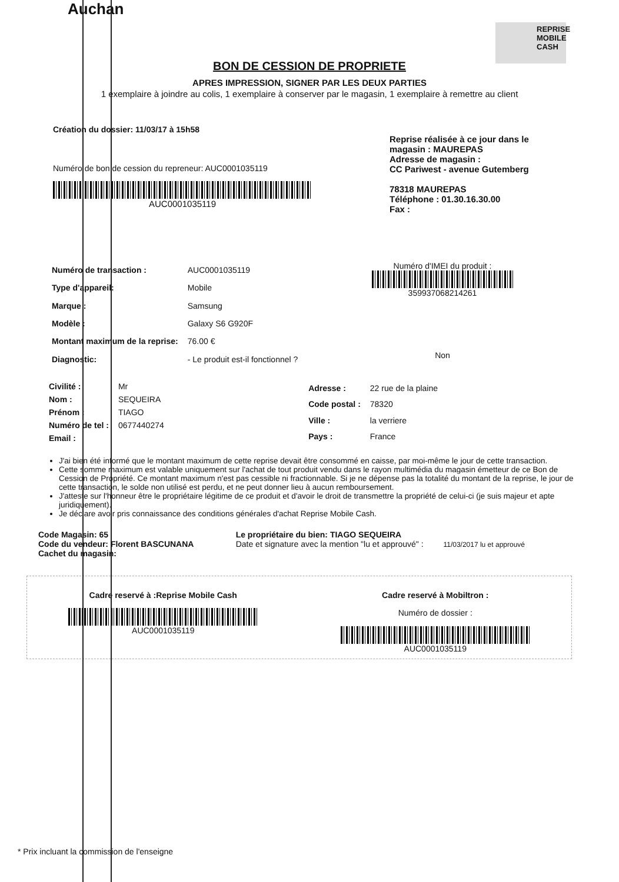Auchan
REPRISE MOBILE CASH
BON DE CESSION DE PROPRIETE
APRES IMPRESSION, SIGNER PAR LES DEUX PARTIES
1 exemplaire à joindre au colis, 1 exemplaire à conserver par le magasin, 1 exemplaire à remettre au client
Création du dossier: 11/03/17 à 15h58
Numéro de bon de cession du repreneur: AUC0001035119
AUC0001035119
Reprise réalisée à ce jour dans le magasin : MAUREPAS
Adresse de magasin :
CC Pariwest - avenue Gutemberg
78318 MAUREPAS
Téléphone : 01.30.16.30.00
Fax :
| Numéro de transaction : | AUC0001035119 |
| Type d'appareil: | Mobile |
| Marque : | Samsung |
| Modèle : | Galaxy S6 G920F |
| Montant maximum de la reprise: | 76.00 € |
| Diagnostic: | - Le produit est-il fonctionnel ? |
Numéro d'IMEI du produit :
359937068214261
Non
| Civilité : | Mr |
| Nom : | SEQUEIRA |
| Prénom : | TIAGO |
| Numéro de tel : | 0677440274 |
| Email : | |
| Adresse : | 22 rue de la plaine |
| Code postal : | 78320 |
| Ville : | la verriere |
| Pays : | France |
J'ai bien été informé que le montant maximum de cette reprise devait être consommé en caisse, par moi-même le jour de cette transaction.
Cette somme maximum est valable uniquement sur l'achat de tout produit vendu dans le rayon multimédia du magasin émetteur de ce Bon de Cession de Propriété. Ce montant maximum n'est pas cessible ni fractionnable. Si je ne dépense pas la totalité du montant de la reprise, le jour de cette transaction, le solde non utilisé est perdu, et ne peut donner lieu à aucun remboursement.
J'atteste sur l'honneur être le propriétaire légitime de ce produit et d'avoir le droit de transmettre la propriété de celui-ci (je suis majeur et apte juridiquement).
Je déclare avoir pris connaissance des conditions générales d'achat Reprise Mobile Cash.
Code Magasin: 65
Code du vendeur: Florent BASCUNANA
Cachet du magasin:
Le propriétaire du bien: TIAGO SEQUEIRA
Date et signature avec la mention "lu et approuvé" : 11/03/2017 lu et approuvé
Cadre reservé à :Reprise Mobile Cash
AUC0001035119
Cadre reservé à Mobiltron :
Numéro de dossier :
AUC0001035119
* Prix incluant la commission de l'enseigne